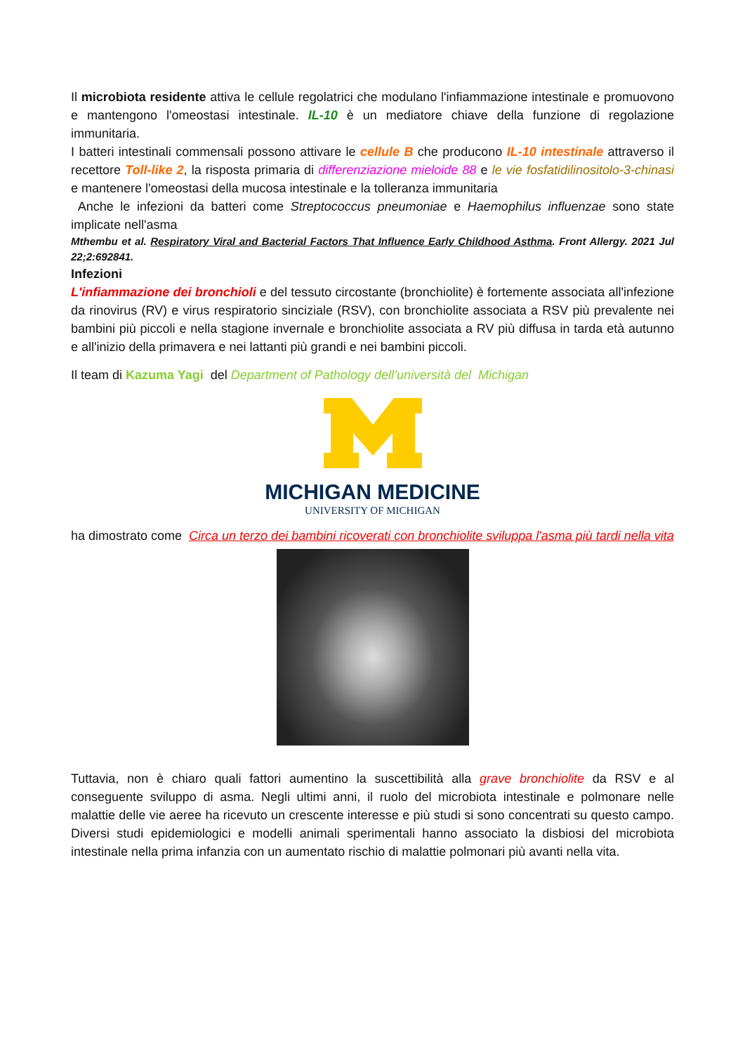Il microbiota residente attiva le cellule regolatrici che modulano l'infiammazione intestinale e promuovono e mantengono l'omeostasi intestinale. IL-10 è un mediatore chiave della funzione di regolazione immunitaria.
I batteri intestinali commensali possono attivare le cellule B che producono IL-10 intestinale attraverso il recettore Toll-like 2, la risposta primaria di differenziazione mieloide 88 e le vie fosfatidilinositolo-3-chinasi e mantenere l'omeostasi della mucosa intestinale e la tolleranza immunitaria
Anche le infezioni da batteri come Streptococcus pneumoniae e Haemophilus influenzae sono state implicate nell'asma
Mthembu et al. Respiratory Viral and Bacterial Factors That Influence Early Childhood Asthma. Front Allergy. 2021 Jul 22;2:692841.
Infezioni
L'infiammazione dei bronchioli e del tessuto circostante (bronchiolite) è fortemente associata all'infezione da rinovirus (RV) e virus respiratorio sinciziale (RSV), con bronchiolite associata a RSV più prevalente nei bambini più piccoli e nella stagione invernale e bronchiolite associata a RV più diffusa in tarda età autunno e all'inizio della primavera e nei lattanti più grandi e nei bambini piccoli.
Il team di Kazuma Yagi del Department of Pathology dell’università del Michigan
MICHIGAN MEDICINE
UNIVERSITY OF MICHIGAN
ha dimostrato come Circa un terzo dei bambini ricoverati con bronchiolite sviluppa l'asma più tardi nella vita
Tuttavia, non è chiaro quali fattori aumentino la suscettibilità alla grave bronchiolite da RSV e al conseguente sviluppo di asma. Negli ultimi anni, il ruolo del microbiota intestinale e polmonare nelle malattie delle vie aeree ha ricevuto un crescente interesse e più studi si sono concentrati su questo campo. Diversi studi epidemiologici e modelli animali sperimentali hanno associato la disbiosi del microbiota intestinale nella prima infanzia con un aumentato rischio di malattie polmonari più avanti nella vita.